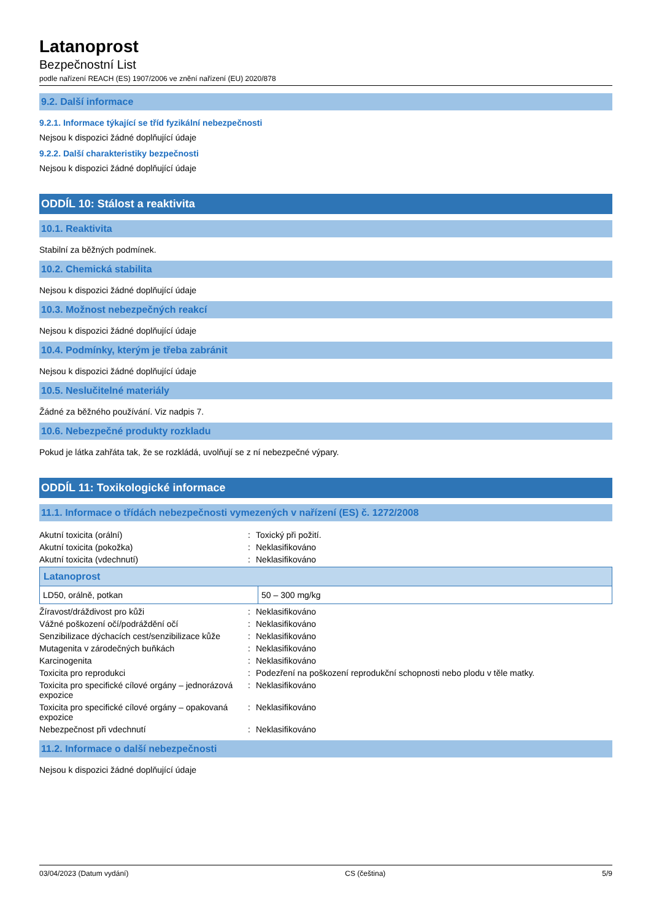Latanoprost
Bezpečnostní List
podle nařízení REACH (ES) 1907/2006 ve znění nařízení (EU) 2020/878
9.2. Další informace
9.2.1. Informace týkající se tříd fyzikální nebezpečnosti
Nejsou k dispozici žádné doplňující údaje
9.2.2. Další charakteristiky bezpečnosti
Nejsou k dispozici žádné doplňující údaje
ODDÍL 10: Stálost a reaktivita
10.1. Reaktivita
Stabilní za běžných podmínek.
10.2. Chemická stabilita
Nejsou k dispozici žádné doplňující údaje
10.3. Možnost nebezpečných reakcí
Nejsou k dispozici žádné doplňující údaje
10.4. Podmínky, kterým je třeba zabránit
Nejsou k dispozici žádné doplňující údaje
10.5. Neslučitelné materiály
Žádné za běžného používání. Viz nadpis 7.
10.6. Nebezpečné produkty rozkladu
Pokud je látka zahřáta tak, že se rozkládá, uvolňují se z ní nebezpečné výpary.
ODDÍL 11: Toxikologické informace
11.1. Informace o třídách nebezpečnosti vymezených v nařízení (ES) č. 1272/2008
| Akutní toxicita (orální) | : | Toxický při požití. |
| Akutní toxicita (pokožka) | : | Neklasifikováno |
| Akutní toxicita (vdechnutí) | : | Neklasifikováno |
| Latanoprost | |
| --- | --- |
| LD50, orálně, potkan | 50 – 300 mg/kg |
| Žíravost/dráždivost pro kůži | : | Neklasifikováno |
| Vážné poškození očí/podráždění očí | : | Neklasifikováno |
| Senzibilizace dýchacích cest/senzibilizace kůže | : | Neklasifikováno |
| Mutagenita v zárodečných buňkách | : | Neklasifikováno |
| Karcinogenita | : | Neklasifikováno |
| Toxicita pro reprodukci | : | Podezření na poškození reprodukční schopnosti nebo plodu v těle matky. |
| Toxicita pro specifické cílové orgány – jednorázová expozice | : | Neklasifikováno |
| Toxicita pro specifické cílové orgány – opakovaná expozice | : | Neklasifikováno |
| Nebezpečnost při vdechnutí | : | Neklasifikováno |
11.2. Informace o další nebezpečnosti
Nejsou k dispozici žádné doplňující údaje
03/04/2023 (Datum vydání) CS (čeština) 5/9